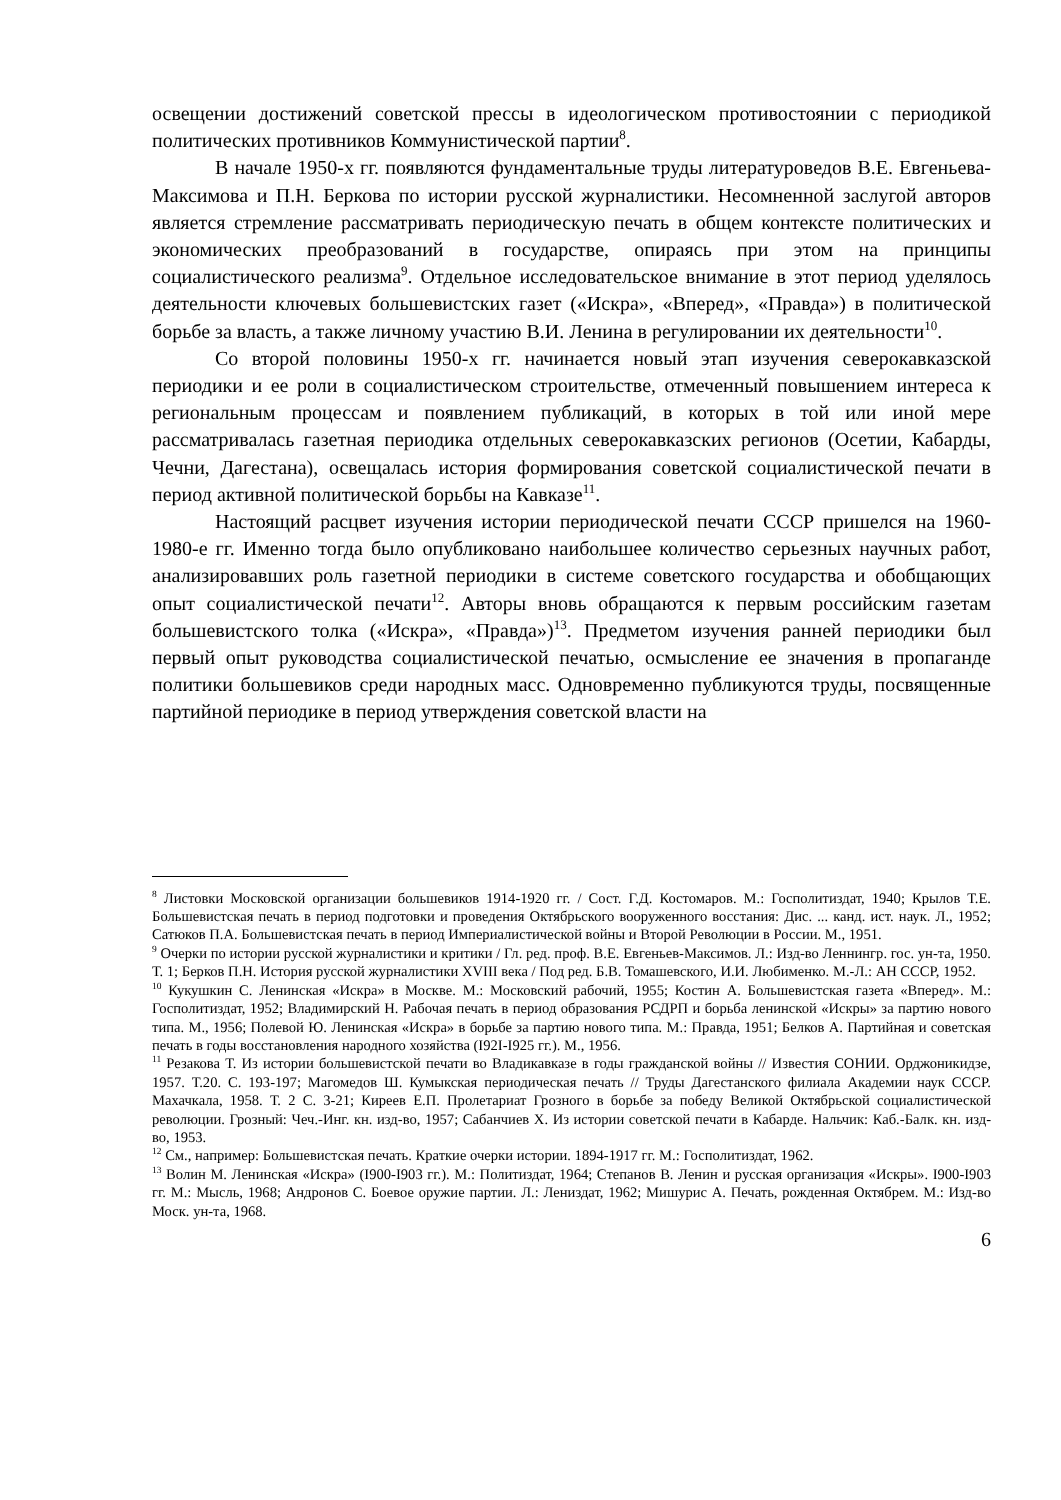освещении достижений советской прессы в идеологическом противостоянии с периодикой политических противников Коммунистической партии<sup>8</sup>.
В начале 1950-х гг. появляются фундаментальные труды литературоведов В.Е. Евгеньева-Максимова и П.Н. Беркова по истории русской журналистики. Несомненной заслугой авторов является стремление рассматривать периодическую печать в общем контексте политических и экономических преобразований в государстве, опираясь при этом на принципы социалистического реализма<sup>9</sup>. Отдельное исследовательское внимание в этот период уделялось деятельности ключевых большевистских газет («Искра», «Вперед», «Правда») в политической борьбе за власть, а также личному участию В.И. Ленина в регулировании их деятельности<sup>10</sup>.
Со второй половины 1950-х гг. начинается новый этап изучения северокавказской периодики и ее роли в социалистическом строительстве, отмеченный повышением интереса к региональным процессам и появлением публикаций, в которых в той или иной мере рассматривалась газетная периодика отдельных северокавказских регионов (Осетии, Кабарды, Чечни, Дагестана), освещалась история формирования советской социалистической печати в период активной политической борьбы на Кавказе<sup>11</sup>.
Настоящий расцвет изучения истории периодической печати СССР пришелся на 1960-1980-е гг. Именно тогда было опубликовано наибольшее количество серьезных научных работ, анализировавших роль газетной периодики в системе советского государства и обобщающих опыт социалистической печати<sup>12</sup>. Авторы вновь обращаются к первым российским газетам большевистского толка («Искра», «Правда»)<sup>13</sup>. Предметом изучения ранней периодики был первый опыт руководства социалистической печатью, осмысление ее значения в пропаганде политики большевиков среди народных масс. Одновременно публикуются труды, посвященные партийной периодике в период утверждения советской власти на
<sup>8</sup> Листовки Московской организации большевиков 1914-1920 гг. / Сост. Г.Д. Костомаров. М.: Госполитиздат, 1940; Крылов Т.Е. Большевистская печать в период подготовки и проведения Октябрьского вооруженного восстания: Дис. ... канд. ист. наук. Л., 1952; Сатюков П.А. Большевистская печать в период Империалистической войны и Второй Революции в России. М., 1951.
<sup>9</sup> Очерки по истории русской журналистики и критики / Гл. ред. проф. В.Е. Евгеньев-Максимов. Л.: Изд-во Леннингр. гос. ун-та, 1950. Т. 1; Берков П.Н. История русской журналистики XVIII века / Под ред. Б.В. Томашевского, И.И. Любименко. М.-Л.: АН СССР, 1952.
<sup>10</sup> Кукушкин С. Ленинская «Искра» в Москве. М.: Московский рабочий, 1955; Костин А. Большевистская газета «Вперед». М.: Госполитиздат, 1952; Владимирский Н. Рабочая печать в период образования РСДРП и борьба ленинской «Искры» за партию нового типа. М., 1956; Полевой Ю. Ленинская «Искра» в борьбе за партию нового типа. М.: Правда, 1951; Белков А. Партийная и советская печать в годы восстановления народного хозяйства (I92I-I925 гг.). М., 1956.
<sup>11</sup> Резакова Т. Из истории большевистской печати во Владикавказе в годы гражданской войны // Известия СОНИИ. Орджоникидзе, 1957. Т.20. С. 193-197; Магомедов Ш. Кумыкская периодическая печать // Труды Дагестанского филиала Академии наук СССР. Махачкала, 1958. Т. 2 С. 3-21; Киреев Е.П. Пролетариат Грозного в борьбе за победу Великой Октябрьской социалистической революции. Грозный: Чеч.-Инг. кн. изд-во, 1957; Сабанчиев Х. Из истории советской печати в Кабарде. Нальчик: Каб.-Балк. кн. изд-во, 1953.
<sup>12</sup> См., например: Большевистская печать. Краткие очерки истории. 1894-1917 гг. М.: Госполитиздат, 1962.
<sup>13</sup> Волин М. Ленинская «Искра» (I900-I903 гг.). М.: Политиздат, 1964; Степанов В. Ленин и русская организация «Искры». I900-I903 гг. М.: Мысль, 1968; Андронов С. Боевое оружие партии. Л.: Лениздат, 1962; Мишурис А. Печать, рожденная Октябрем. М.: Изд-во Моск. ун-та, 1968.
6